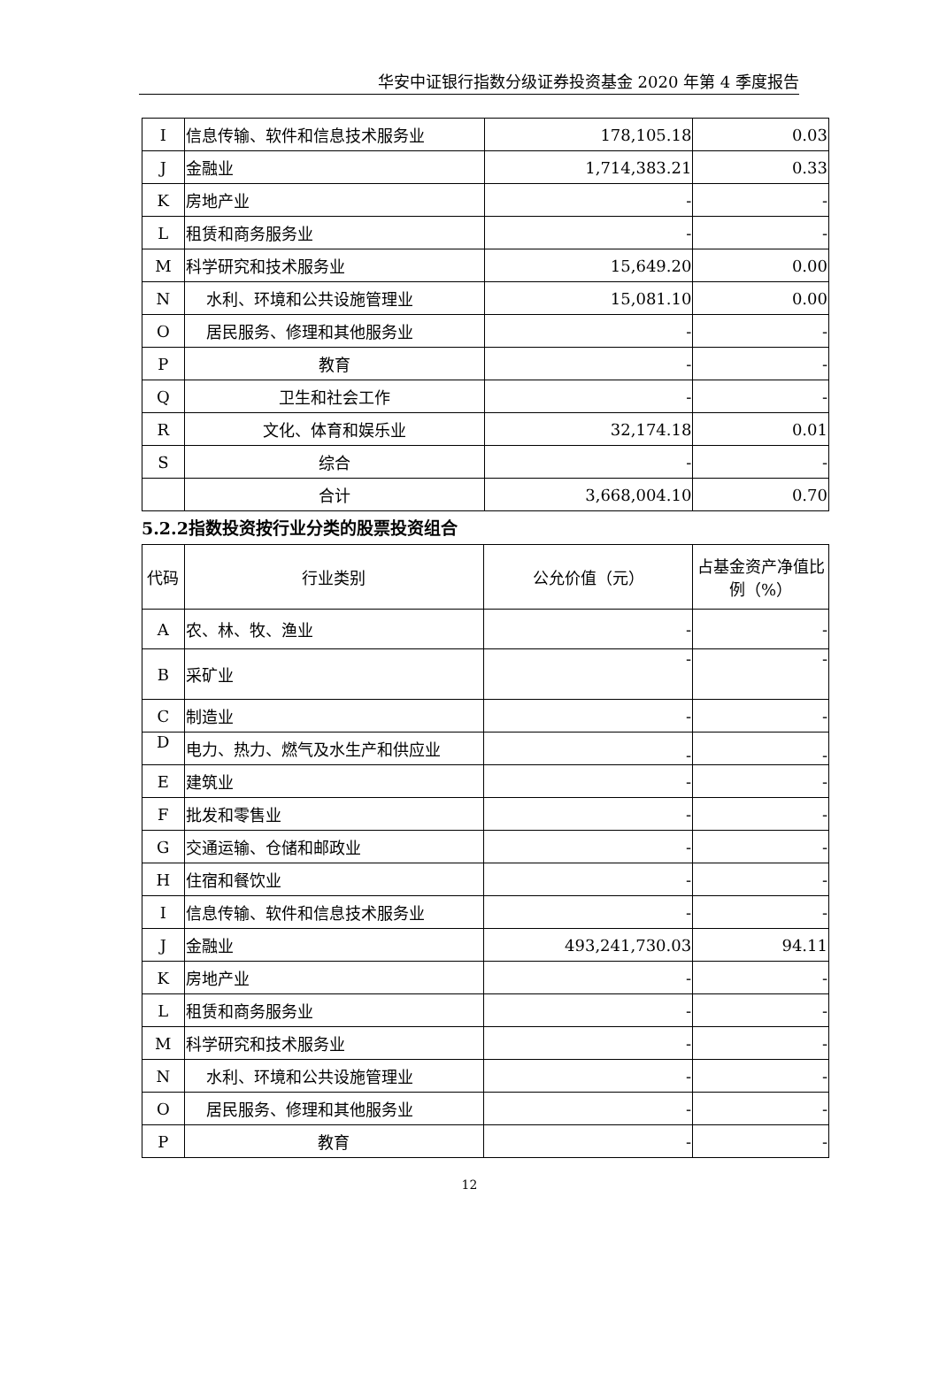华安中证银行指数分级证券投资基金 2020 年第 4 季度报告
| I | 信息传输、软件和信息技术服务业 | 178,105.18 | 0.03 |
| J | 金融业 | 1,714,383.21 | 0.33 |
| K | 房地产业 | - | - |
| L | 租赁和商务服务业 | - | - |
| M | 科学研究和技术服务业 | 15,649.20 | 0.00 |
| N | 水利、环境和公共设施管理业 | 15,081.10 | 0.00 |
| O | 居民服务、修理和其他服务业 | - | - |
| P | 教育 | - | - |
| Q | 卫生和社会工作 | - | - |
| R | 文化、体育和娱乐业 | 32,174.18 | 0.01 |
| S | 综合 | - | - |
| | 合计 | 3,668,004.10 | 0.70 |
5.2.2指数投资按行业分类的股票投资组合
| 代码 | 行业类别 | 公允价值（元） | 占基金资产净值比例（%） |
| --- | --- | --- | --- |
| A | 农、林、牧、渔业 | - | - |
| B | 采矿业 | - | - |
| C | 制造业 | - | - |
| D | 电力、热力、燃气及水生产和供应业 | - | - |
| E | 建筑业 | - | - |
| F | 批发和零售业 | - | - |
| G | 交通运输、仓储和邮政业 | - | - |
| H | 住宿和餐饮业 | - | - |
| I | 信息传输、软件和信息技术服务业 | - | - |
| J | 金融业 | 493,241,730.03 | 94.11 |
| K | 房地产业 | - | - |
| L | 租赁和商务服务业 | - | - |
| M | 科学研究和技术服务业 | - | - |
| N | 水利、环境和公共设施管理业 | - | - |
| O | 居民服务、修理和其他服务业 | - | - |
| P | 教育 | - | - |
12